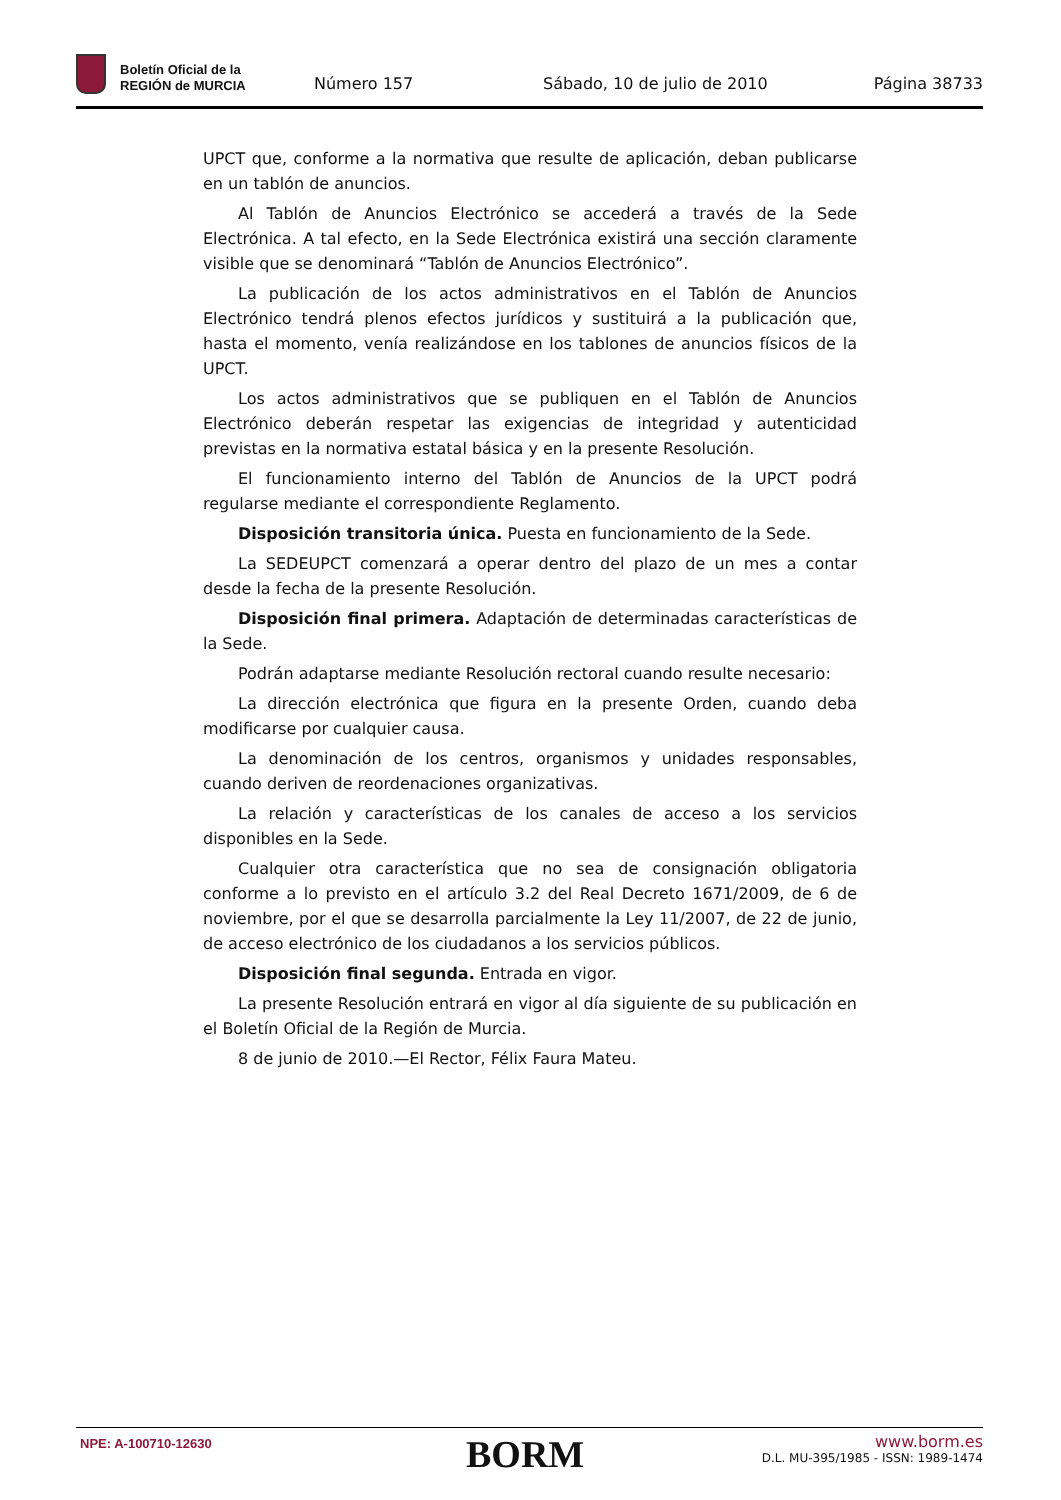Boletín Oficial de la
REGIÓN de MURCIA
Número 157 Sábado, 10 de julio de 2010 Página 38733
UPCT que, conforme a la normativa que resulte de aplicación, deban publicarse en un tablón de anuncios.
Al Tablón de Anuncios Electrónico se accederá a través de la Sede Electrónica. A tal efecto, en la Sede Electrónica existirá una sección claramente visible que se denominará “Tablón de Anuncios Electrónico”.
La publicación de los actos administrativos en el Tablón de Anuncios Electrónico tendrá plenos efectos jurídicos y sustituirá a la publicación que, hasta el momento, venía realizándose en los tablones de anuncios físicos de la UPCT.
Los actos administrativos que se publiquen en el Tablón de Anuncios Electrónico deberán respetar las exigencias de integridad y autenticidad previstas en la normativa estatal básica y en la presente Resolución.
El funcionamiento interno del Tablón de Anuncios de la UPCT podrá regularse mediante el correspondiente Reglamento.
Disposición transitoria única. Puesta en funcionamiento de la Sede.
La SEDEUPCT comenzará a operar dentro del plazo de un mes a contar desde la fecha de la presente Resolución.
Disposición final primera. Adaptación de determinadas características de la Sede.
Podrán adaptarse mediante Resolución rectoral cuando resulte necesario:
La dirección electrónica que figura en la presente Orden, cuando deba modificarse por cualquier causa.
La denominación de los centros, organismos y unidades responsables, cuando deriven de reordenaciones organizativas.
La relación y características de los canales de acceso a los servicios disponibles en la Sede.
Cualquier otra característica que no sea de consignación obligatoria conforme a lo previsto en el artículo 3.2 del Real Decreto 1671/2009, de 6 de noviembre, por el que se desarrolla parcialmente la Ley 11/2007, de 22 de junio, de acceso electrónico de los ciudadanos a los servicios públicos.
Disposición final segunda. Entrada en vigor.
La presente Resolución entrará en vigor al día siguiente de su publicación en el Boletín Oficial de la Región de Murcia.
8 de junio de 2010.—El Rector, Félix Faura Mateu.
NPE: A-100710-12630 BORM
www.borm.es
D.L. MU-395/1985 - ISSN: 1989-1474